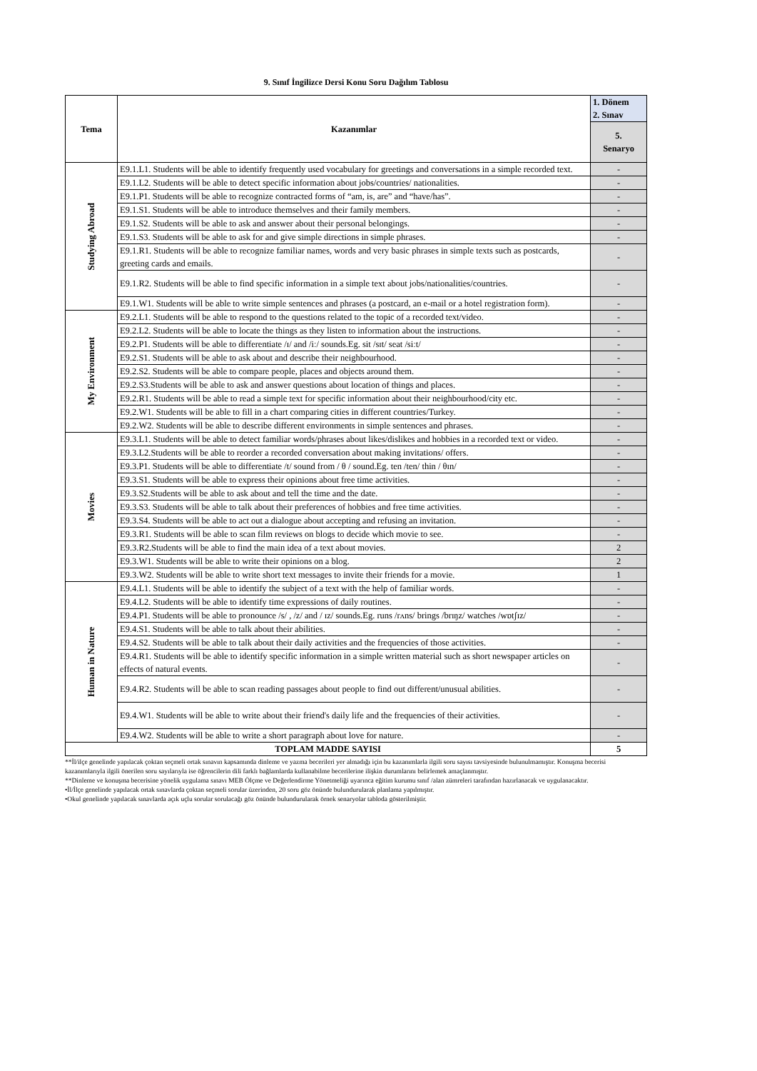9. Sınıf İngilizce Dersi Konu Soru Dağılım Tablosu
| Tema | Kazanımlar | 1. Dönem 2. Sınav |
| --- | --- | --- |
| | | 5. Senaryo |
| Studying Abroad | E9.1.L1. Students will be able to identify frequently used vocabulary for greetings and conversations in a simple recorded text. | - |
| | E9.1.L2. Students will be able to detect specific information about jobs/countries/ nationalities. | - |
| | E9.1.P1. Students will be able to recognize contracted forms of “am, is, are” and “have/has”. | - |
| | E9.1.S1. Students will be able to introduce themselves and their family members. | - |
| | E9.1.S2. Students will be able to ask and answer about their personal belongings. | - |
| | E9.1.S3. Students will be able to ask for and give simple directions in simple phrases. | - |
| | E9.1.R1. Students will be able to recognize familiar names, words and very basic phrases in simple texts such as postcards, greeting cards and emails. | - |
| | E9.1.R2. Students will be able to find specific information in a simple text about jobs/nationalities/countries. | - |
| | E9.1.W1. Students will be able to write simple sentences and phrases (a postcard, an e-mail or a hotel registration form). | - |
| My Environment | E9.2.L1. Students will be able to respond to the questions related to the topic of a recorded text/video. | - |
| | E9.2.L2. Students will be able to locate the things as they listen to information about the instructions. | - |
| | E9.2.P1. Students will be able to differentiate /ɪ/ and /iː/ sounds.Eg. sit /sɪt/ seat /siːt/ | - |
| | E9.2.S1. Students will be able to ask about and describe their neighbourhood. | - |
| | E9.2.S2. Students will be able to compare people, places and objects around them. | - |
| | E9.2.S3.Students will be able to ask and answer questions about location of things and places. | - |
| | E9.2.R1. Students will be able to read a simple text for specific information about their neighbourhood/city etc. | - |
| | E9.2.W1. Students will be able to fill in a chart comparing cities in different countries/Turkey. | - |
| | E9.2.W2. Students will be able to describe different environments in simple sentences and phrases. | - |
| Movies | E9.3.L1. Students will be able to detect familiar words/phrases about likes/dislikes and hobbies in a recorded text or video. | - |
| | E9.3.L2.Students will be able to reorder a recorded conversation about making invitations/ offers. | - |
| | E9.3.P1. Students will be able to differentiate /t/ sound from / θ / sound.Eg. ten /ten/ thin / θɪn/ | - |
| | E9.3.S1. Students will be able to express their opinions about free time activities. | - |
| | E9.3.S2.Students will be able to ask about and tell the time and the date. | - |
| | E9.3.S3. Students will be able to talk about their preferences of hobbies and free time activities. | - |
| | E9.3.S4. Students will be able to act out a dialogue about accepting and refusing an invitation. | - |
| | E9.3.R1. Students will be able to scan film reviews on blogs to decide which movie to see. | - |
| | E9.3.R2.Students will be able to find the main idea of a text about movies. | 2 |
| | E9.3.W1. Students will be able to write their opinions on a blog. | 2 |
| | E9.3.W2. Students will be able to write short text messages to invite their friends for a movie. | 1 |
| Human in Nature | E9.4.L1. Students will be able to identify the subject of a text with the help of familiar words. | - |
| | E9.4.L2. Students will be able to identify time expressions of daily routines. | - |
| | E9.4.P1. Students will be able to pronounce /s/ , /z/ and / ɪz/ sounds.Eg. runs /rʌns/ brings /brɪŋz/ watches /wɒtʃɪz/ | - |
| | E9.4.S1. Students will be able to talk about their abilities. | - |
| | E9.4.S2. Students will be able to talk about their daily activities and the frequencies of those activities. | - |
| | E9.4.R1. Students will be able to identify specific information in a simple written material such as short newspaper articles on effects of natural events. | - |
| | E9.4.R2. Students will be able to scan reading passages about people to find out different/unusual abilities. | - |
| | E9.4.W1. Students will be able to write about their friend's daily life and the frequencies of their activities. | - |
| | E9.4.W2. Students will be able to write a short paragraph about love for nature. | - |
| TOPLAM MADDE SAYISI | | 5 |
**İl/ilçe genelinde yapılacak çoktan seçmeli ortak sınavın kapsamında dinleme ve yazma becerileri yer almadığı için bu kazanımlarla ilgili soru sayısı tavsiyesinde bulunulmamıştır. Konuşma becerisi kazanımlarıyla ilgili önerilen soru sayılarıyla ise öğrencilerin dili farklı bağlamlarda kullanabilme becerilerine ilişkin durumlarını belirlemek amaçlanmıştır.
**Dinleme ve konuşma becerisine yönelik uygulama sınavı MEB Ölçme ve Değerlendirme Yönetmeliği uyarınca eğitim kurumu sınıf /alan zümreleri tarafından hazırlanacak ve uygulanacaktır.
•İl/İlçe genelinde yapılacak ortak sınavlarda çoktan seçmeli sorular üzerinden, 20 soru göz önünde bulundurularak planlama yapılmıştır.
•Okul genelinde yapılacak sınavlarda açık uçlu sorular sorulacağı göz önünde bulundurularak örnek senaryolar tabloda gösterilmiştir.